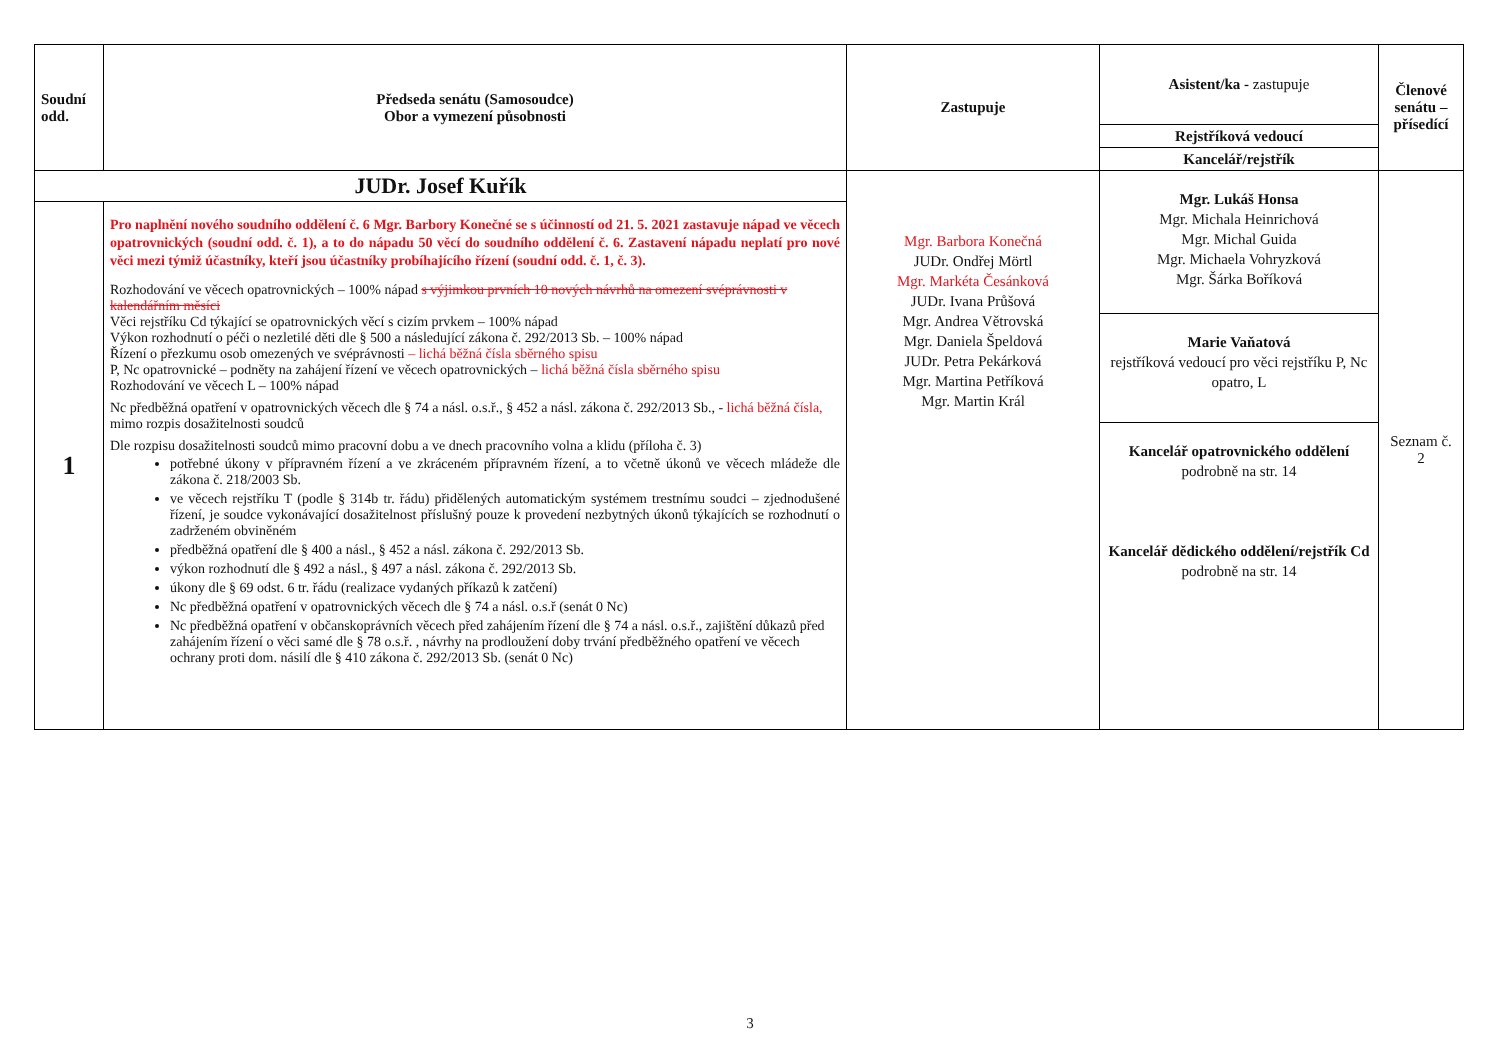| Soudní odd. | Předseda senátu (Samosoudce) Obor a vymezení působnosti | Zastupuje | Asistent/ka - zastupuje | Členové senátu – přísedící |
| --- | --- | --- | --- | --- |
| | | | Rejstříková vedoucí | |
| | | | Kancelář/rejstřík | |
| JUDr. Josef Kuřík | | Mgr. Barbora Konečná JUDr. Ondřej Mörtl Mgr. Markéta Česánková JUDr. Ivana Průšová Mgr. Andrea Větrovská Mgr. Daniela Špeldová JUDr. Petra Pekárková Mgr. Martina Petříková Mgr. Martin Král | Mgr. Lukáš Honsa Mgr. Michala Heinrichová Mgr. Michal Guida Mgr. Michaela Vohryzková Mgr. Šárka Boříková Marie Vaňatová rejstříková vedoucí pro věci rejstříku P, Nc opatro, L Kancelář opatrovnického oddělení podrobně na str. 14 Kancelář dědického oddělení/rejstřík Cd podrobně na str. 14 | Seznam č. 2 |
| 1 | Pro naplnění nového soudního oddělení č. 6 Mgr. Barbory Konečné se s účinností od 21. 5. 2021 zastavuje nápad ve věcech opatrovnických (soudní odd. č. 1), a to do nápadu 50 věcí do soudního oddělení č. 6. Zastavení nápadu neplatí pro nové věci mezi týmiž účastníky, kteří jsou účastníky probíhajícího řízení (soudní odd. č. 1, č. 3). Rozhodování ve věcech opatrovnických – 100% nápad s výjimkou prvních 10 nových návrhů na omezení svéprávnosti v kalendářním měsíci Věci rejstříku Cd týkající se opatrovnických věcí s cizím prvkem – 100% nápad Výkon rozhodnutí o péči o nezletilé děti dle § 500 a následující zákona č. 292/2013 Sb. – 100% nápad Řízení o přezkumu osob omezených ve svéprávnosti – lichá běžná čísla sběrného spisu P, Nc opatrovnické – podněty na zahájení řízení ve věcech opatrovnických – lichá běžná čísla sběrného spisu Rozhodování ve věcech L – 100% nápad Nc předběžná opatření v opatrovnických věcech dle § 74 a násl. o.s.ř., § 452 a násl. zákona č. 292/2013 Sb., - lichá běžná čísla, mimo rozpis dosažitelnosti soudců Dle rozpisu dosažitelnosti soudců mimo pracovní dobu a ve dnech pracovního volna a klidu (příloha č. 3) potřebné úkony v přípravném řízení a ve zkráceném přípravném řízení, a to včetně úkonů ve věcech mládeže dle zákona č. 218/2003 Sb. ve věcech rejstříku T (podle § 314b tr. řádu) přidělených automatickým systémem trestnímu soudci – zjednodušené řízení, je soudce vykonávající dosažitelnost příslušný pouze k provedení nezbytných úkonů týkajících se rozhodnutí o zadrženém obviněném předběžná opatření dle § 400 a násl., § 452 a násl. zákona č. 292/2013 Sb. výkon rozhodnutí dle § 492 a násl., § 497 a násl. zákona č. 292/2013 Sb. úkony dle § 69 odst. 6 tr. řádu (realizace vydaných příkazů k zatčení) Nc předběžná opatření v opatrovnických věcech dle § 74 a násl. o.s.ř (senát 0 Nc) Nc předběžná opatření v občanskoprávních věcech před zahájením řízení dle § 74 a násl. o.s.ř., zajištění důkazů před zahájením řízení o věci samé dle § 78 o.s.ř. , návrhy na prodloužení doby trvání předběžného opatření ve věcech ochrany proti dom. násilí dle § 410 zákona č. 292/2013 Sb. (senát 0 Nc) | | | |
3